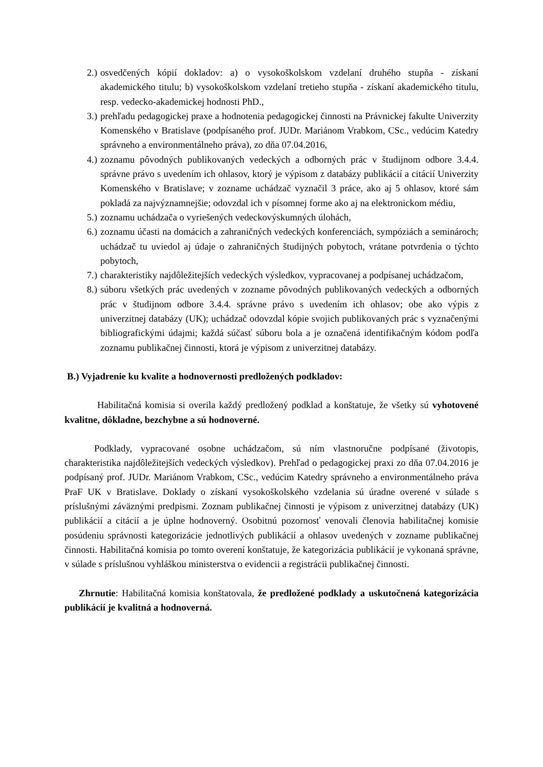2.) osvedčených kópií dokladov: a) o vysokoškolskom vzdelaní druhého stupňa - získaní akademického titulu; b) vysokoškolskom vzdelaní tretieho stupňa - získaní akademického titulu, resp. vedecko-akademickej hodnosti PhD.,
3.) prehľadu pedagogickej praxe a hodnotenia pedagogickej činnosti na Právnickej fakulte Univerzity Komenského v Bratislave (podpísaného prof. JUDr. Mariánom Vrabkom, CSc., vedúcim Katedry správneho a environmentálneho práva), zo dňa 07.04.2016,
4.) zoznamu pôvodných publikovaných vedeckých a odborných prác v študijnom odbore 3.4.4. správne právo s uvedením ich ohlasov, ktorý je výpisom z databázy publikácií a citácií Univerzity Komenského v Bratislave; v zozname uchádzač vyznačil 3 práce, ako aj 5 ohlasov, ktoré sám pokladá za najvýznamnejšie; odovzdal ich v písomnej forme ako aj na elektronickom médiu,
5.) zoznamu uchádzača o vyriešených vedeckovýskumných úlohách,
6.) zoznamu účasti na domácich a zahraničných vedeckých konferenciách, sympóziách a seminároch; uchádzač tu uviedol aj údaje o zahraničných študijných pobytoch, vrátane potvrdenia o týchto pobytoch,
7.) charakteristiky najdôležitejších vedeckých výsledkov, vypracovanej a podpísanej uchádzačom,
8.) súboru všetkých prác uvedených v zozname pôvodných publikovaných vedeckých a odborných prác v študijnom odbore 3.4.4. správne právo s uvedením ich ohlasov; obe ako výpis z univerzitnej databázy (UK); uchádzač odovzdal kópie svojich publikovaných prác s vyznačenými bibliografickými údajmi; každá súčasť súboru bola a je označená identifikačným kódom podľa zoznamu publikačnej činnosti, ktorá je výpisom z univerzitnej databázy.
B.) Vyjadrenie ku kvalite a hodnovernosti predložených podkladov:
Habilitačná komisia si overila každý predložený podklad a konštatuje, že všetky sú vyhotovené kvalitne, dôkladne, bezchybne a sú hodnoverné.
Podklady, vypracované osobne uchádzačom, sú ním vlastnoručne podpísané (životopis, charakteristika najdôležitejších vedeckých výsledkov). Prehľad o pedagogickej praxi zo dňa 07.04.2016 je podpísaný prof. JUDr. Mariánom Vrabkom, CSc., vedúcim Katedry správneho a environmentálneho práva PraF UK v Bratislave. Doklady o získaní vysokoškolského vzdelania sú úradne overené v súlade s príslušnými záväznými predpismi. Zoznam publikačnej činnosti je výpisom z univerzitnej databázy (UK) publikácií a citácií a je úplne hodnoverný. Osobitnú pozornosť venovali členovia habilitačnej komisie posúdeniu správnosti kategorizácie jednotlivých publikácií a ohlasov uvedených v zozname publikačnej činnosti. Habilitačná komisia po tomto overení konštatuje, že kategorizácia publikácií je vykonaná správne, v súlade s príslušnou vyhláškou ministerstva o evidencii a registrácii publikačnej činnosti.
Zhrnutie: Habilitačná komisia konštatovala, že predložené podklady a uskutočnená kategorizácia publikácií je kvalitná a hodnoverná.